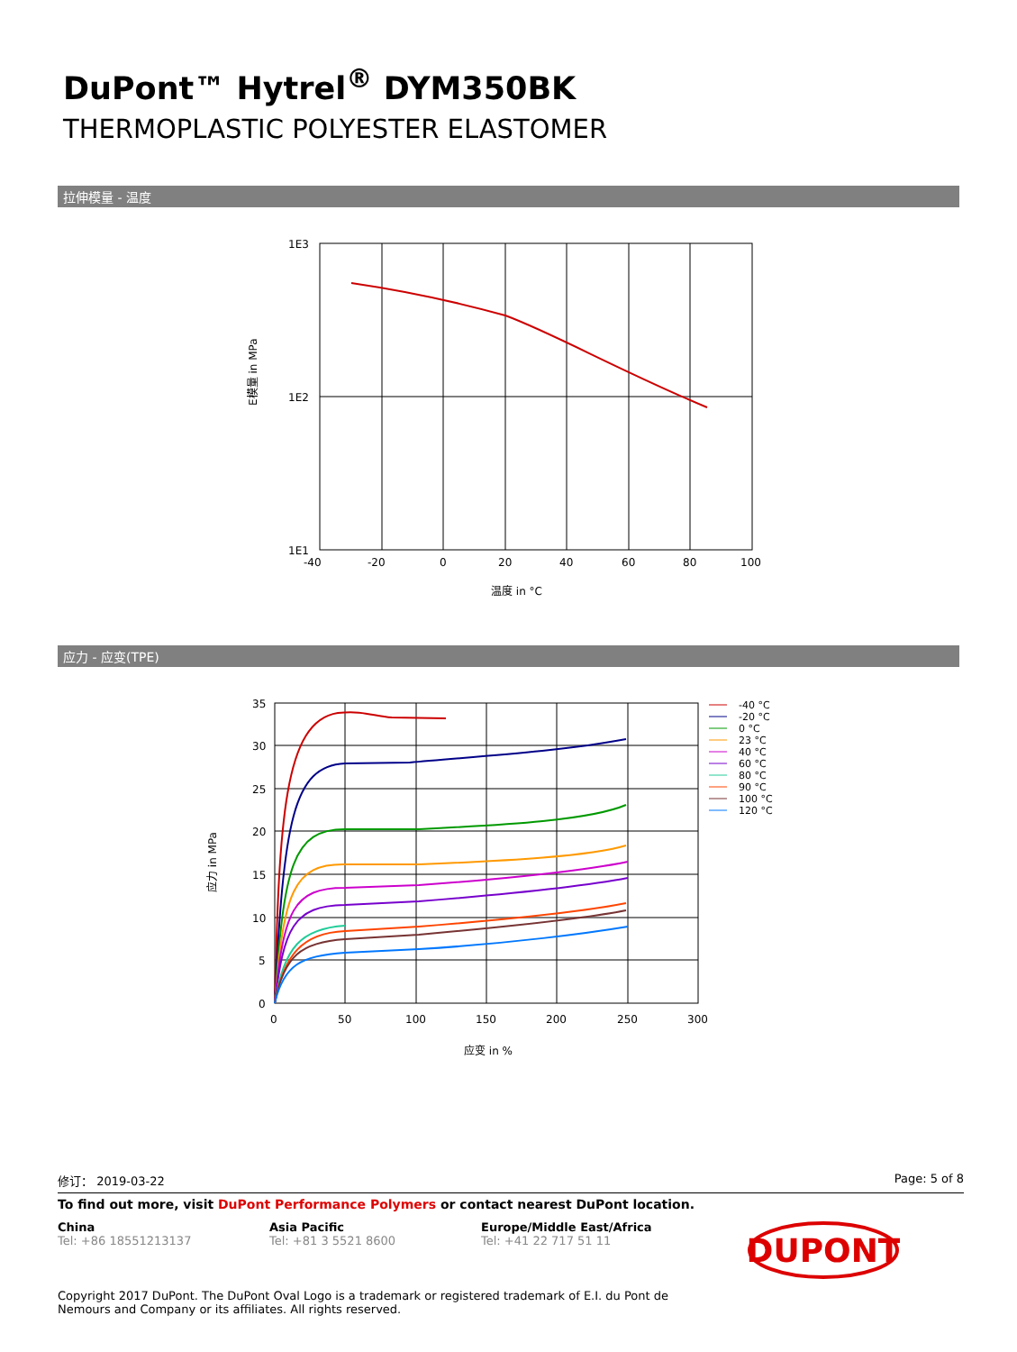DuPont™ Hytrel<sup>®</sup> DYM350BK
THERMOPLASTIC POLYESTER ELASTOMER
拉伸模量 - 温度
E模量 in MPa
1E3
1E2
1E1
-40
-20
0
20
40
60
80
100
温度 in °C
应力 - 应变(TPE)
应力 in MPa
35
30
25
20
15
10
5
0
0
50
100
150
200
250
300
应变 in %
-40 °C
-20 °C
0 °C
23 °C
40 °C
60 °C
80 °C
90 °C
100 °C
120 °C
修订： 2019-03-22 Page: 5 of 8
To find out more, visit DuPont Performance Polymers or contact nearest DuPont location.
China
Tel: +86 18551213137
Asia Pacific
Tel: +81 3 5521 8600
Europe/Middle East/Africa
Tel: +41 22 717 51 11
DUPONT
Copyright 2017 DuPont. The DuPont Oval Logo is a trademark or registered trademark of E.I. du Pont de Nemours and Company or its affiliates. All rights reserved.